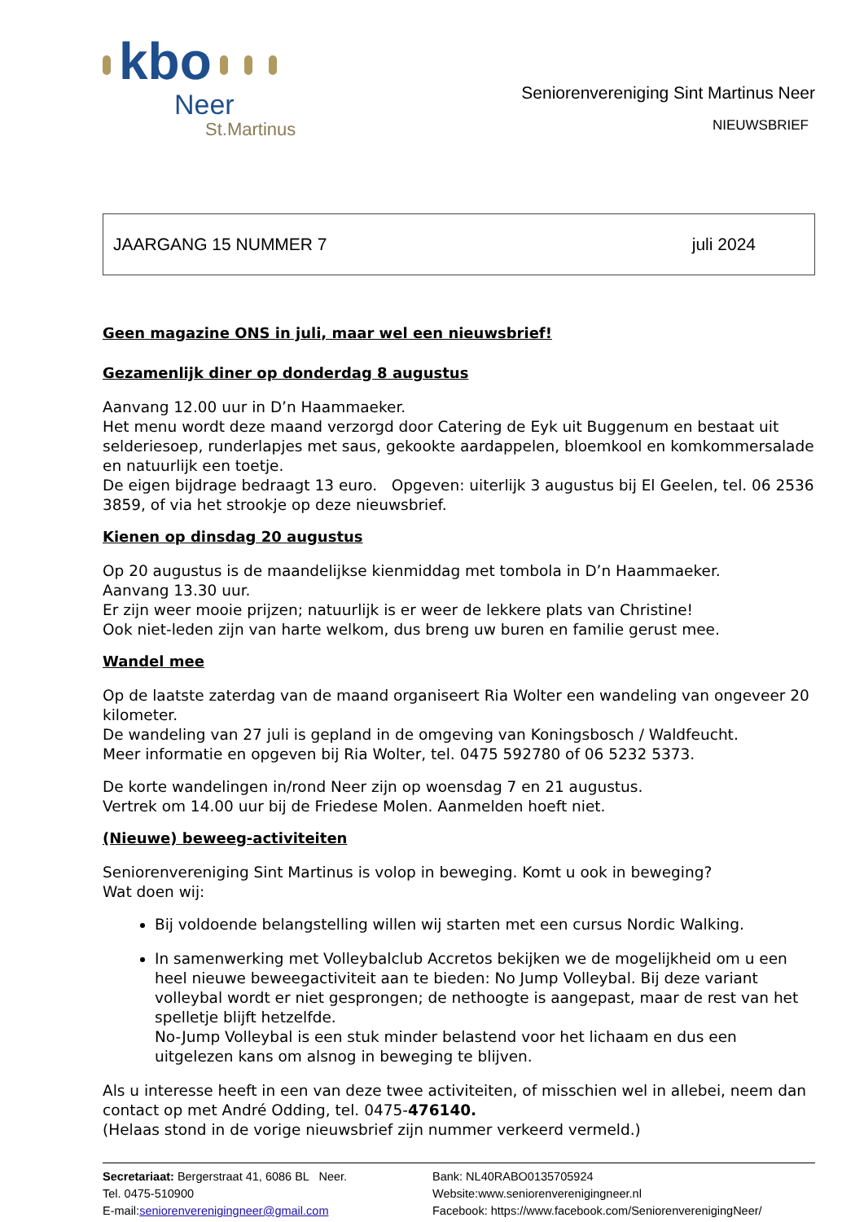kbo
Neer
St.Martinus
Seniorenvereniging Sint Martinus Neer
NIEUWSBRIEF
JAARGANG 15 NUMMER 7 juli 2024
Geen magazine ONS in juli, maar wel een nieuwsbrief!
Gezamenlijk diner op donderdag 8 augustus
Aanvang 12.00 uur in D’n Haammaeker.
Het menu wordt deze maand verzorgd door Catering de Eyk uit Buggenum en bestaat uit selderiesoep, runderlapjes met saus, gekookte aardappelen, bloemkool en komkommersalade en natuurlijk een toetje.
De eigen bijdrage bedraagt 13 euro. Opgeven: uiterlijk 3 augustus bij El Geelen, tel. 06 2536 3859, of via het strookje op deze nieuwsbrief.
Kienen op dinsdag 20 augustus
Op 20 augustus is de maandelijkse kienmiddag met tombola in D’n Haammaeker.
Aanvang 13.30 uur.
Er zijn weer mooie prijzen; natuurlijk is er weer de lekkere plats van Christine!
Ook niet-leden zijn van harte welkom, dus breng uw buren en familie gerust mee.
Wandel mee
Op de laatste zaterdag van de maand organiseert Ria Wolter een wandeling van ongeveer 20 kilometer.
De wandeling van 27 juli is gepland in de omgeving van Koningsbosch / Waldfeucht.
Meer informatie en opgeven bij Ria Wolter, tel. 0475 592780 of 06 5232 5373.
De korte wandelingen in/rond Neer zijn op woensdag 7 en 21 augustus.
Vertrek om 14.00 uur bij de Friedese Molen. Aanmelden hoeft niet.
(Nieuwe) beweeg-activiteiten
Seniorenvereniging Sint Martinus is volop in beweging. Komt u ook in beweging?
Wat doen wij:
Bij voldoende belangstelling willen wij starten met een cursus Nordic Walking.
In samenwerking met Volleybalclub Accretos bekijken we de mogelijkheid om u een heel nieuwe beweegactiviteit aan te bieden: No Jump Volleybal. Bij deze variant volleybal wordt er niet gesprongen; de nethoogte is aangepast, maar de rest van het spelletje blijft hetzelfde.
No-Jump Volleybal is een stuk minder belastend voor het lichaam en dus een uitgelezen kans om alsnog in beweging te blijven.
Als u interesse heeft in een van deze twee activiteiten, of misschien wel in allebei, neem dan contact op met André Odding, tel. 0475-476140.
(Helaas stond in de vorige nieuwsbrief zijn nummer verkeerd vermeld.)
Secretariaat: Bergerstraat 41, 6086 BL Neer.
Tel. 0475-510900
E-mail:seniorenverenigingneer@gmail.com
Bank: NL40RABO0135705924
Website:www.seniorenverenigingneer.nl
Facebook: https://www.facebook.com/SeniorenverenigingNeer/